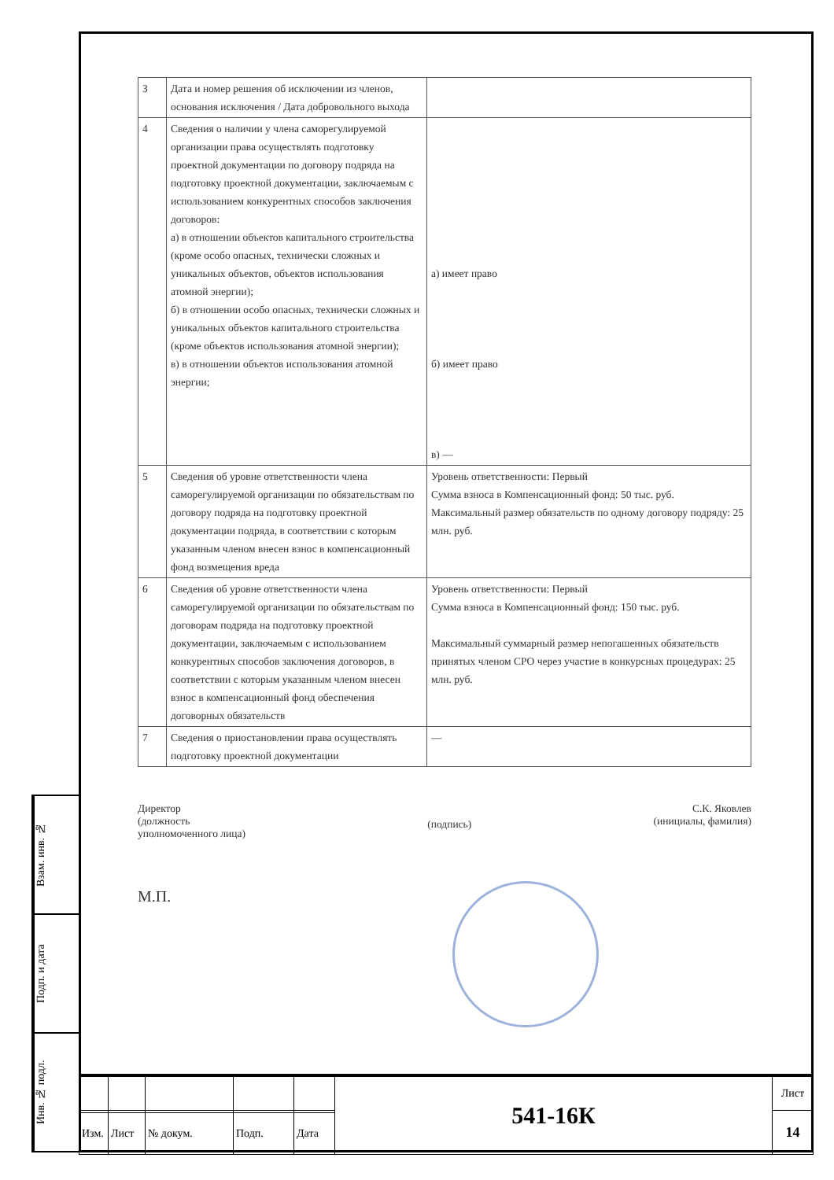Взам. инв. №
Подп. и дата
Инв. № подл.
| 3 | Дата и номер решения об исключении из членов, основания исключения / Дата добровольного выхода | |
| 4 | Сведения о наличии у члена саморегулируемой организации права осуществлять подготовку проектной документации по договору подряда на подготовку проектной документации, заключаемым с использованием конкурентных способов заключения договоров: а) в отношении объектов капитального строительства (кроме особо опасных, технически сложных и уникальных объектов, объектов использования атомной энергии); б) в отношении особо опасных, технически сложных и уникальных объектов капитального строительства (кроме объектов использования атомной энергии); в) в отношении объектов использования атомной энергии; | а) имеет право б) имеет право в) — |
| 5 | Сведения об уровне ответственности члена саморегулируемой организации по обязательствам по договору подряда на подготовку проектной документации подряда, в соответствии с которым указанным членом внесен взнос в компенсационный фонд возмещения вреда | Уровень ответственности: Первый Сумма взноса в Компенсационный фонд: 50 тыс. руб. Максимальный размер обязательств по одному договору подряду: 25 млн. руб. |
| 6 | Сведения об уровне ответственности члена саморегулируемой организации по обязательствам по договорам подряда на подготовку проектной документации, заключаемым с использованием конкурентных способов заключения договоров, в соответствии с которым указанным членом внесен взнос в компенсационный фонд обеспечения договорных обязательств | Уровень ответственности: Первый Сумма взноса в Компенсационный фонд: 150 тыс. руб. Максимальный суммарный размер непогашенных обязательств принятых членом СРО через участие в конкурсных процедурах: 25 млн. руб. |
| 7 | Сведения о приостановлении права осуществлять подготовку проектной документации | — |
Директор
(должность
уполномоченного лица)
(подпись)
С.К. Яковлев
(инициалы, фамилия)
М.П.
| | | | | | 541-16К | Лист |
| | | | | | | 14 |
| Изм. | Лист | № докум. | Подп. | Дата | | |